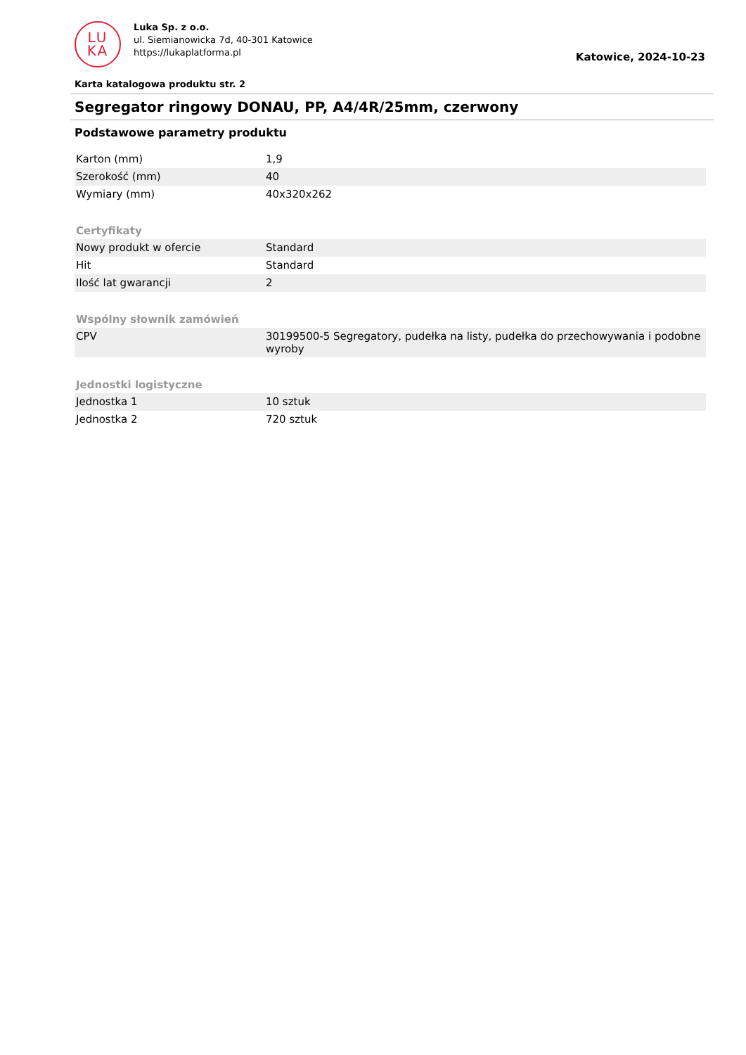LU
KA
Luka Sp. z o.o.
ul. Siemianowicka 7d, 40-301 Katowice
https://lukaplatforma.pl
Katowice, 2024-10-23
Karta katalogowa produktu str. 2
Segregator ringowy DONAU, PP, A4/4R/25mm, czerwony
Podstawowe parametry produktu
| Karton (mm) | 1,9 |
| Szerokość (mm) | 40 |
| Wymiary (mm) | 40x320x262 |
| Certyfikaty | |
| Nowy produkt w ofercie | Standard |
| Hit | Standard |
| Ilość lat gwarancji | 2 |
| Wspólny słownik zamówień | |
| CPV | 30199500-5 Segregatory, pudełka na listy, pudełka do przechowywania i podobne wyroby |
| Jednostki logistyczne | |
| Jednostka 1 | 10 sztuk |
| Jednostka 2 | 720 sztuk |